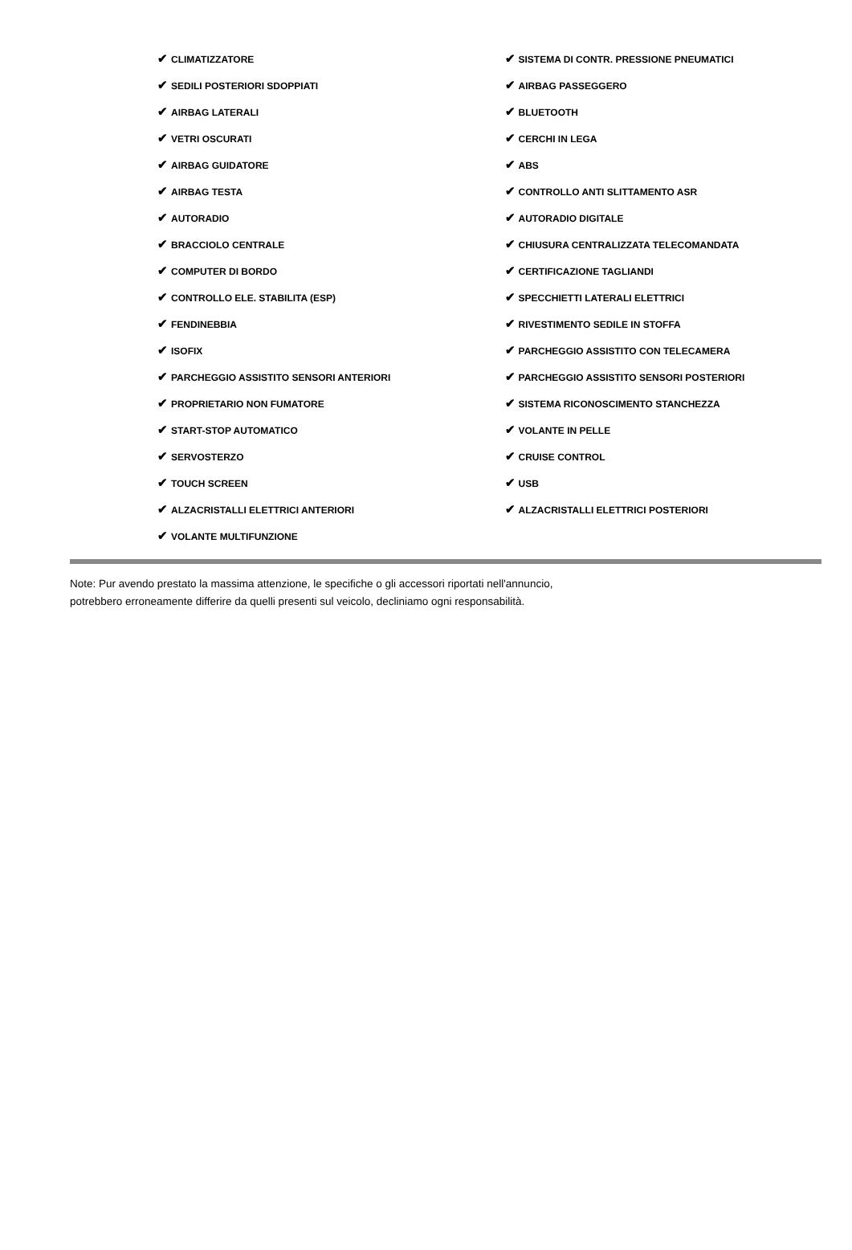| ✔ CLIMATIZZATORE | ✔ SISTEMA DI CONTR. PRESSIONE PNEUMATICI |
| ✔ SEDILI POSTERIORI SDOPPIATI | ✔ AIRBAG PASSEGGERO |
| ✔ AIRBAG LATERALI | ✔ BLUETOOTH |
| ✔ VETRI OSCURATI | ✔ CERCHI IN LEGA |
| ✔ AIRBAG GUIDATORE | ✔ ABS |
| ✔ AIRBAG TESTA | ✔ CONTROLLO ANTI SLITTAMENTO ASR |
| ✔ AUTORADIO | ✔ AUTORADIO DIGITALE |
| ✔ BRACCIOLO CENTRALE | ✔ CHIUSURA CENTRALIZZATA TELECOMANDATA |
| ✔ COMPUTER DI BORDO | ✔ CERTIFICAZIONE TAGLIANDI |
| ✔ CONTROLLO ELE. STABILITA (ESP) | ✔ SPECCHIETTI LATERALI ELETTRICI |
| ✔ FENDINEBBIA | ✔ RIVESTIMENTO SEDILE IN STOFFA |
| ✔ ISOFIX | ✔ PARCHEGGIO ASSISTITO CON TELECAMERA |
| ✔ PARCHEGGIO ASSISTITO SENSORI ANTERIORI | ✔ PARCHEGGIO ASSISTITO SENSORI POSTERIORI |
| ✔ PROPRIETARIO NON FUMATORE | ✔ SISTEMA RICONOSCIMENTO STANCHEZZA |
| ✔ START-STOP AUTOMATICO | ✔ VOLANTE IN PELLE |
| ✔ SERVOSTERZO | ✔ CRUISE CONTROL |
| ✔ TOUCH SCREEN | ✔ USB |
| ✔ ALZACRISTALLI ELETTRICI ANTERIORI | ✔ ALZACRISTALLI ELETTRICI POSTERIORI |
| ✔ VOLANTE MULTIFUNZIONE | |
Note: Pur avendo prestato la massima attenzione, le specifiche o gli accessori riportati nell'annuncio,
potrebbero erroneamente differire da quelli presenti sul veicolo, decliniamo ogni responsabilità.